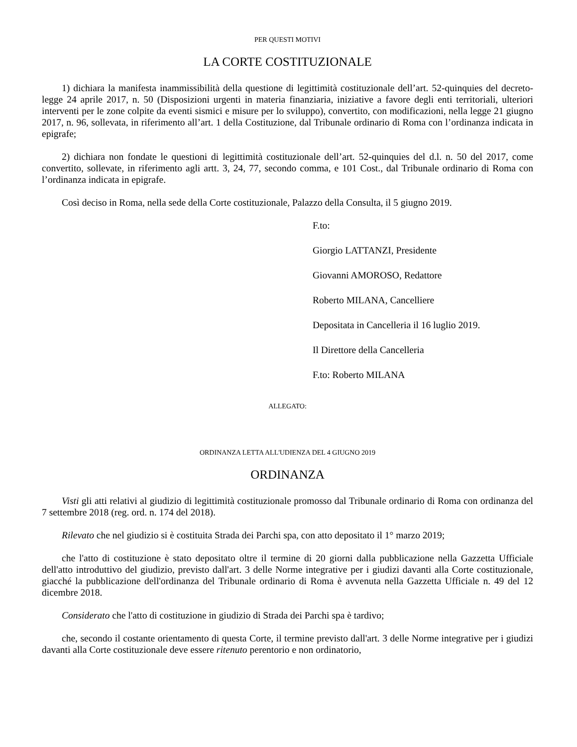PER QUESTI MOTIVI
LA CORTE COSTITUZIONALE
1) dichiara la manifesta inammissibilità della questione di legittimità costituzionale dell’art. 52-quinquies del decreto-legge 24 aprile 2017, n. 50 (Disposizioni urgenti in materia finanziaria, iniziative a favore degli enti territoriali, ulteriori interventi per le zone colpite da eventi sismici e misure per lo sviluppo), convertito, con modificazioni, nella legge 21 giugno 2017, n. 96, sollevata, in riferimento all’art. 1 della Costituzione, dal Tribunale ordinario di Roma con l’ordinanza indicata in epigrafe;
2) dichiara non fondate le questioni di legittimità costituzionale dell’art. 52-quinquies del d.l. n. 50 del 2017, come convertito, sollevate, in riferimento agli artt. 3, 24, 77, secondo comma, e 101 Cost., dal Tribunale ordinario di Roma con l’ordinanza indicata in epigrafe.
Così deciso in Roma, nella sede della Corte costituzionale, Palazzo della Consulta, il 5 giugno 2019.
F.to:
Giorgio LATTANZI, Presidente
Giovanni AMOROSO, Redattore
Roberto MILANA, Cancelliere
Depositata in Cancelleria il 16 luglio 2019.
Il Direttore della Cancelleria
F.to: Roberto MILANA
ALLEGATO:
ORDINANZA LETTA ALL'UDIENZA DEL 4 GIUGNO 2019
ORDINANZA
Visti gli atti relativi al giudizio di legittimità costituzionale promosso dal Tribunale ordinario di Roma con ordinanza del 7 settembre 2018 (reg. ord. n. 174 del 2018).
Rilevato che nel giudizio si è costituita Strada dei Parchi spa, con atto depositato il 1° marzo 2019;
che l'atto di costituzione è stato depositato oltre il termine di 20 giorni dalla pubblicazione nella Gazzetta Ufficiale dell'atto introduttivo del giudizio, previsto dall'art. 3 delle Norme integrative per i giudizi davanti alla Corte costituzionale, giacché la pubblicazione dell'ordinanza del Tribunale ordinario di Roma è avvenuta nella Gazzetta Ufficiale n. 49 del 12 dicembre 2018.
Considerato che l'atto di costituzione in giudizio di Strada dei Parchi spa è tardivo;
che, secondo il costante orientamento di questa Corte, il termine previsto dall'art. 3 delle Norme integrative per i giudizi davanti alla Corte costituzionale deve essere ritenuto perentorio e non ordinatorio,